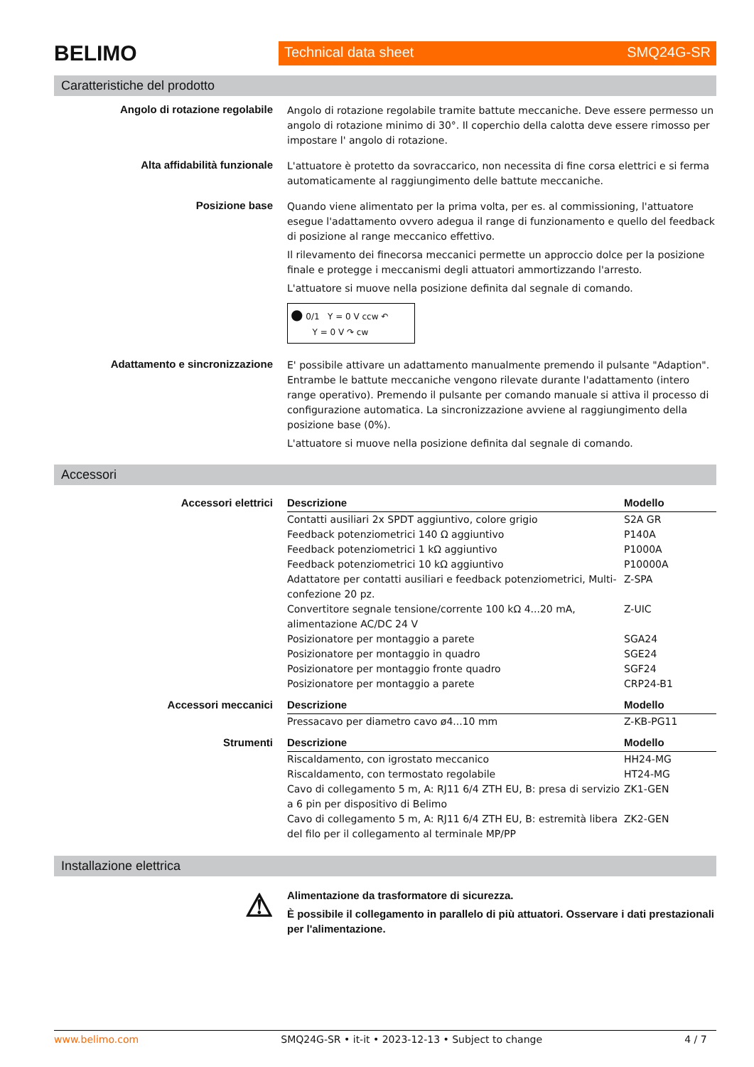BELIMO
Technical data sheet SMQ24G-SR
Caratteristiche del prodotto
Angolo di rotazione regolabile Angolo di rotazione regolabile tramite battute meccaniche. Deve essere permesso un angolo di rotazione minimo di 30°. Il coperchio della calotta deve essere rimosso per impostare l' angolo di rotazione.
Alta affidabilità funzionale L'attuatore è protetto da sovraccarico, non necessita di fine corsa elettrici e si ferma automaticamente al raggiungimento delle battute meccaniche.
Posizione base Quando viene alimentato per la prima volta, per es. al commissioning, l'attuatore esegue l'adattamento ovvero adegua il range di funzionamento e quello del feedback di posizione al range meccanico effettivo.
Il rilevamento dei finecorsa meccanici permette un approccio dolce per la posizione finale e protegge i meccanismi degli attuatori ammortizzando l'arresto.
L'attuatore si muove nella posizione definita dal segnale di comando.
● 0/1 Y = 0 V ccw ↶
Y = 0 V ↷ cw
Adattamento e sincronizzazione E' possibile attivare un adattamento manualmente premendo il pulsante "Adaption". Entrambe le battute meccaniche vengono rilevate durante l'adattamento (intero range operativo). Premendo il pulsante per comando manuale si attiva il processo di configurazione automatica. La sincronizzazione avviene al raggiungimento della posizione base (0%).
L'attuatore si muove nella posizione definita dal segnale di comando.
Accessori
Accessori elettrici
| Descrizione | Modello |
| --- | --- |
| Contatti ausiliari 2x SPDT aggiuntivo, colore grigio | S2A GR |
| Feedback potenziometrici 140 Ω aggiuntivo | P140A |
| Feedback potenziometrici 1 kΩ aggiuntivo | P1000A |
| Feedback potenziometrici 10 kΩ aggiuntivo | P10000A |
| Adattatore per contatti ausiliari e feedback potenziometrici, Multi-confezione 20 pz. | Z-SPA |
| Convertitore segnale tensione/corrente 100 kΩ 4...20 mA, alimentazione AC/DC 24 V | Z-UIC |
| Posizionatore per montaggio a parete | SGA24 |
| Posizionatore per montaggio in quadro | SGE24 |
| Posizionatore per montaggio fronte quadro | SGF24 |
| Posizionatore per montaggio a parete | CRP24-B1 |
Accessori meccanici
| Descrizione | Modello |
| --- | --- |
| Pressacavo per diametro cavo ø4...10 mm | Z-KB-PG11 |
Strumenti
| Descrizione | Modello |
| --- | --- |
| Riscaldamento, con igrostato meccanico | HH24-MG |
| Riscaldamento, con termostato regolabile | HT24-MG |
| Cavo di collegamento 5 m, A: RJ11 6/4 ZTH EU, B: presa di servizio a 6 pin per dispositivo di Belimo | ZK1-GEN |
| Cavo di collegamento 5 m, A: RJ11 6/4 ZTH EU, B: estremità libera del filo per il collegamento al terminale MP/PP | ZK2-GEN |
Installazione elettrica
⚠
Alimentazione da trasformatore di sicurezza.
È possibile il collegamento in parallelo di più attuatori. Osservare i dati prestazionali per l'alimentazione.
www.belimo.com SMQ24G-SR • it-it • 2023-12-13 • Subject to change 4 / 7